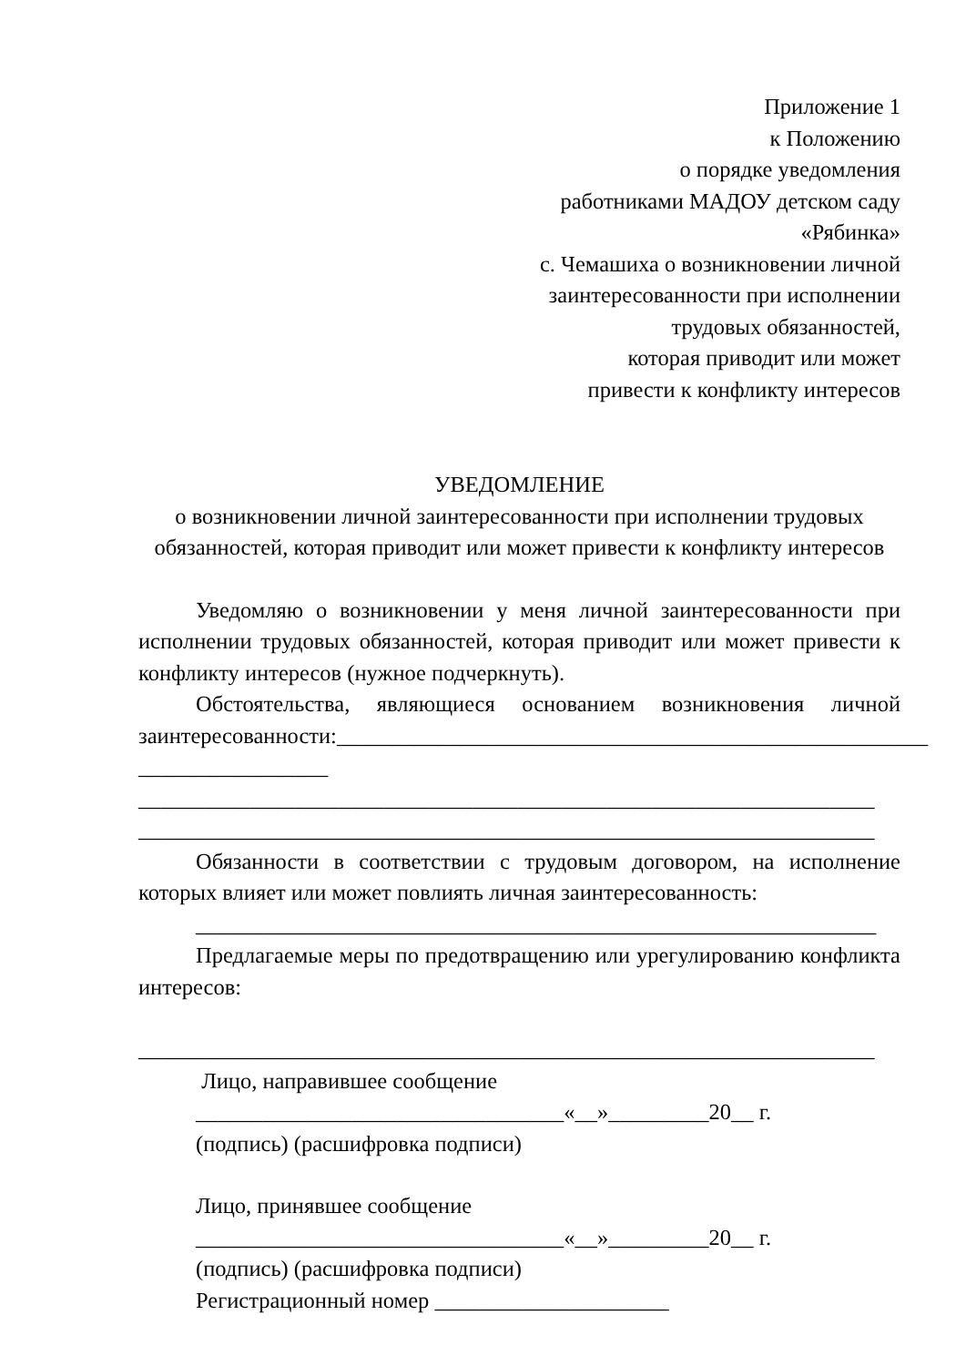Приложение 1
к Положению
о порядке уведомления
работниками МАДОУ детском саду
«Рябинка»
с. Чемашиха о возникновении личной
заинтересованности при исполнении
трудовых обязанностей,
которая приводит или может
привести к конфликту интересов
УВЕДОМЛЕНИЕ
о возникновении личной заинтересованности при исполнении трудовых
обязанностей, которая приводит или может привести к конфликту интересов
Уведомляю о возникновении у меня личной заинтересованности при исполнении трудовых обязанностей, которая приводит или может привести к конфликту интересов (нужное подчеркнуть).
Обстоятельства, являющиеся основанием возникновения личной заинтересованности:_____________________________________________________
_________________
__________________________________________________________________
__________________________________________________________________
Обязанности в соответствии с трудовым договором, на исполнение которых влияет или может повлиять личная заинтересованность:
_____________________________________________________________
Предлагаемые меры по предотвращению или урегулированию конфликта интересов:
__________________________________________________________________
Лицо, направившее сообщение
_________________________________«__»_________20__ г.
(подпись) (расшифровка подписи)
Лицо, принявшее сообщение
_________________________________«__»_________20__ г.
(подпись) (расшифровка подписи)
Регистрационный номер _____________________